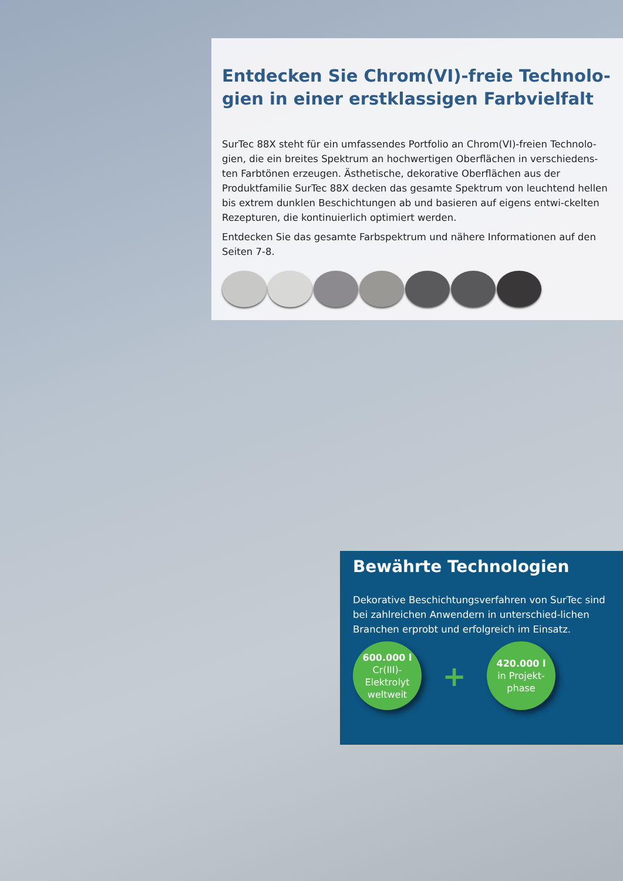Entdecken Sie Chrom(VI)-freie Technolo-gien in einer erstklassigen Farbvielfalt
SurTec 88X steht für ein umfassendes Portfolio an Chrom(VI)-freien Technolo-gien, die ein breites Spektrum an hochwertigen Oberflächen in verschiedens-ten Farbtönen erzeugen. Ästhetische, dekorative Oberflächen aus der Produktfamilie SurTec 88X decken das gesamte Spektrum von leuchtend hellen bis extrem dunklen Beschichtungen ab und basieren auf eigens entwi-ckelten Rezepturen, die kontinuierlich optimiert werden.
Entdecken Sie das gesamte Farbspektrum und nähere Informationen auf den Seiten 7-8.
Bewährte Technologien
Dekorative Beschichtungsverfahren von SurTec sind bei zahlreichen Anwendern in unterschied-lichen Branchen erprobt und erfolgreich im Einsatz.
600.000 l
Cr(III)-
Elektrolyt
weltweit
+
420.000 l
in Projekt-
phase